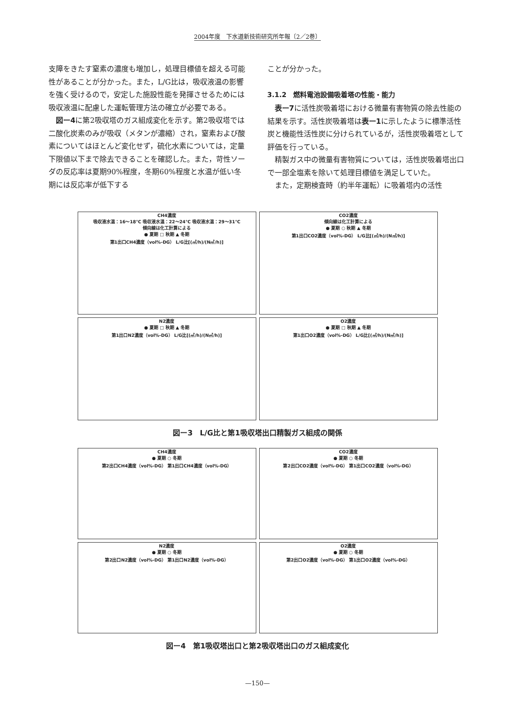2004年度　下水道新技術研究所年報〔2／2巻〕
支障をきたす窒素の濃度も増加し，処理目標値を超える可能性があることが分かった。また，L/G比は，吸収液温の影響を強く受けるので，安定した施設性能を発揮させるためには吸収液温に配慮した運転管理方法の確立が必要である。
　図ー4に第2吸収塔のガス組成変化を示す。第2吸収塔では二酸化炭素のみが吸収（メタンが濃縮）され，窒素および酸素についてはほとんど変化せず，硫化水素については，定量下限値以下まで除去できることを確認した。また，苛性ソーダの反応率は夏期90%程度，冬期60%程度と水温が低い冬期には反応率が低下する
ことが分かった。
3.1.2　燃料電池設備吸着塔の性能・能力
　表ー7に活性炭吸着塔における微量有害物質の除去性能の結果を示す。活性炭吸着塔は表ー1に示したように標準活性炭と機能性活性炭に分けられているが，活性炭吸着塔として評価を行っている。
　精製ガス中の微量有害物質については，活性炭吸着塔出口で一部全塩素を除いて処理目標値を満足していた。
　また，定期検査時（約半年運転）に吸着塔内の活性
CH4濃度
吸収液水温：16〜18℃ 吸収液水温：22〜24℃ 吸収液水温：29〜31℃
傾向線は化工計算による
● 夏期 □ 秋期 ▲ 冬期
第1出口CH4濃度（vol%-DG） L/G比[(㎥/h)/(N㎥/h)]
CO2濃度
傾向線は化工計算による
● 夏期 ○ 秋期 ▲ 冬期
第1出口CO2濃度（vol%-DG） L/G比[(㎥/h)/(N㎥/h)]
N2濃度
● 夏期 □ 秋期 ▲ 冬期
第1出口N2濃度（vol%-DG） L/G比[(㎥/h)/(N㎥/h)]
O2濃度
● 夏期 □ 秋期 ▲ 冬期
第1出口O2濃度（vol%-DG） L/G比[(㎥/h)/(N㎥/h)]
図ー3　L/G比と第1吸収塔出口精製ガス組成の関係
CH4濃度
● 夏期 ○ 冬期
第2出口CH4濃度（vol%-DG） 第1出口CH4濃度（vol%-DG）
CO2濃度
● 夏期 ○ 冬期
第2出口CO2濃度（vol%-DG） 第1出口CO2濃度（vol%-DG）
N2濃度
● 夏期 ○ 冬期
第2出口N2濃度（vol%-DG） 第1出口N2濃度（vol%-DG）
O2濃度
● 夏期 ○ 冬期
第2出口O2濃度（vol%-DG） 第1出口O2濃度（vol%-DG）
図ー4　第1吸収塔出口と第2吸収塔出口のガス組成変化
—150—